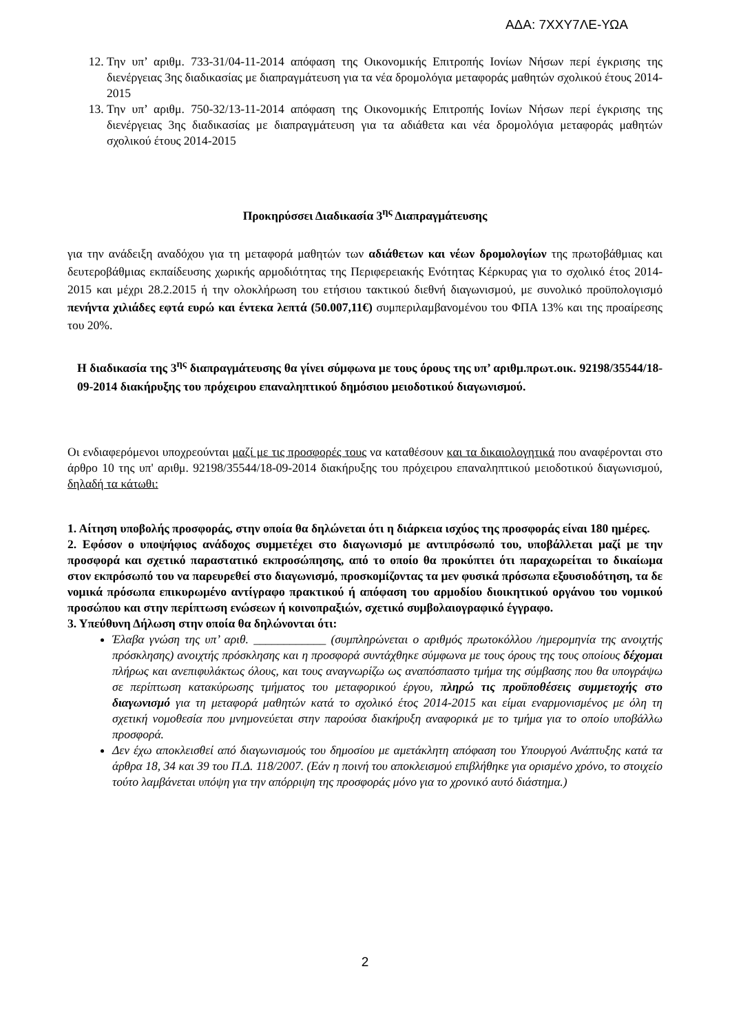ΑΔΑ: 7ΧΧΥ7ΛΕ-ΥΩΑ
12. Την υπ’ αριθμ. 733-31/04-11-2014 απόφαση της Οικονομικής Επιτροπής Ιονίων Νήσων περί έγκρισης της διενέργειας 3ης διαδικασίας με διαπραγμάτευση για τα νέα δρομολόγια μεταφοράς μαθητών σχολικού έτους 2014-2015
13. Την υπ’ αριθμ. 750-32/13-11-2014 απόφαση της Οικονομικής Επιτροπής Ιονίων Νήσων περί έγκρισης της διενέργειας 3ης διαδικασίας με διαπραγμάτευση για τα αδιάθετα και νέα δρομολόγια μεταφοράς μαθητών σχολικού έτους 2014-2015
Προκηρύσσει Διαδικασία 3<sup>ης</sup> Διαπραγμάτευσης
για την ανάδειξη αναδόχου για τη μεταφορά μαθητών των αδιάθετων και νέων δρομολογίων της πρωτοβάθμιας και δευτεροβάθμιας εκπαίδευσης χωρικής αρμοδιότητας της Περιφερειακής Ενότητας Κέρκυρας για το σχολικό έτος 2014-2015 και μέχρι 28.2.2015 ή την ολοκλήρωση του ετήσιου τακτικού διεθνή διαγωνισμού, με συνολικό προϋπολογισμό πενήντα χιλιάδες εφτά ευρώ και έντεκα λεπτά (50.007,11€) συμπεριλαμβανομένου του ΦΠΑ 13% και της προαίρεσης του 20%.
Η διαδικασία της 3<sup>ης</sup> διαπραγμάτευσης θα γίνει σύμφωνα με τους όρους της υπ’ αριθμ.πρωτ.οικ. 92198/35544/18-09-2014 διακήρυξης του πρόχειρου επαναληπτικού δημόσιου μειοδοτικού διαγωνισμού.
Οι ενδιαφερόμενοι υποχρεούνται μαζί με τις προσφορές τους να καταθέσουν και τα δικαιολογητικά που αναφέρονται στο άρθρο 10 της υπ' αριθμ. 92198/35544/18-09-2014 διακήρυξης του πρόχειρου επαναληπτικού μειοδοτικού διαγωνισμού, δηλαδή τα κάτωθι:
1. Αίτηση υποβολής προσφοράς, στην οποία θα δηλώνεται ότι η διάρκεια ισχύος της προσφοράς είναι 180 ημέρες.
2. Εφόσον ο υποψήφιος ανάδοχος συμμετέχει στο διαγωνισμό με αντιπρόσωπό του, υποβάλλεται μαζί με την προσφορά και σχετικό παραστατικό εκπροσώπησης, από το οποίο θα προκύπτει ότι παραχωρείται το δικαίωμα στον εκπρόσωπό του να παρευρεθεί στο διαγωνισμό, προσκομίζοντας τα μεν φυσικά πρόσωπα εξουσιοδότηση, τα δε νομικά πρόσωπα επικυρωμένο αντίγραφο πρακτικού ή απόφαση του αρμοδίου διοικητικού οργάνου του νομικού προσώπου και στην περίπτωση ενώσεων ή κοινοπραξιών, σχετικό συμβολαιογραφικό έγγραφο.
3. Υπεύθυνη Δήλωση στην οποία θα δηλώνονται ότι:
Έλαβα γνώση της υπ’ αριθ. ____________ (συμπληρώνεται ο αριθμός πρωτοκόλλου /ημερομηνία της ανοιχτής πρόσκλησης) ανοιχτής πρόσκλησης και η προσφορά συντάχθηκε σύμφωνα με τους όρους της τους οποίους δέχομαι πλήρως και ανεπιφυλάκτως όλους, και τους αναγνωρίζω ως αναπόσπαστο τμήμα της σύμβασης που θα υπογράψω σε περίπτωση κατακύρωσης τμήματος του μεταφορικού έργου, πληρώ τις προϋποθέσεις συμμετοχής στο διαγωνισμό για τη μεταφορά μαθητών κατά το σχολικό έτος 2014-2015 και είμαι εναρμονισμένος με όλη τη σχετική νομοθεσία που μνημονεύεται στην παρούσα διακήρυξη αναφορικά με το τμήμα για το οποίο υποβάλλω προσφορά.
Δεν έχω αποκλεισθεί από διαγωνισμούς του δημοσίου με αμετάκλητη απόφαση του Υπουργού Ανάπτυξης κατά τα άρθρα 18, 34 και 39 του Π.Δ. 118/2007. (Εάν η ποινή του αποκλεισμού επιβλήθηκε για ορισμένο χρόνο, το στοιχείο τούτο λαμβάνεται υπόψη για την απόρριψη της προσφοράς μόνο για το χρονικό αυτό διάστημα.)
2